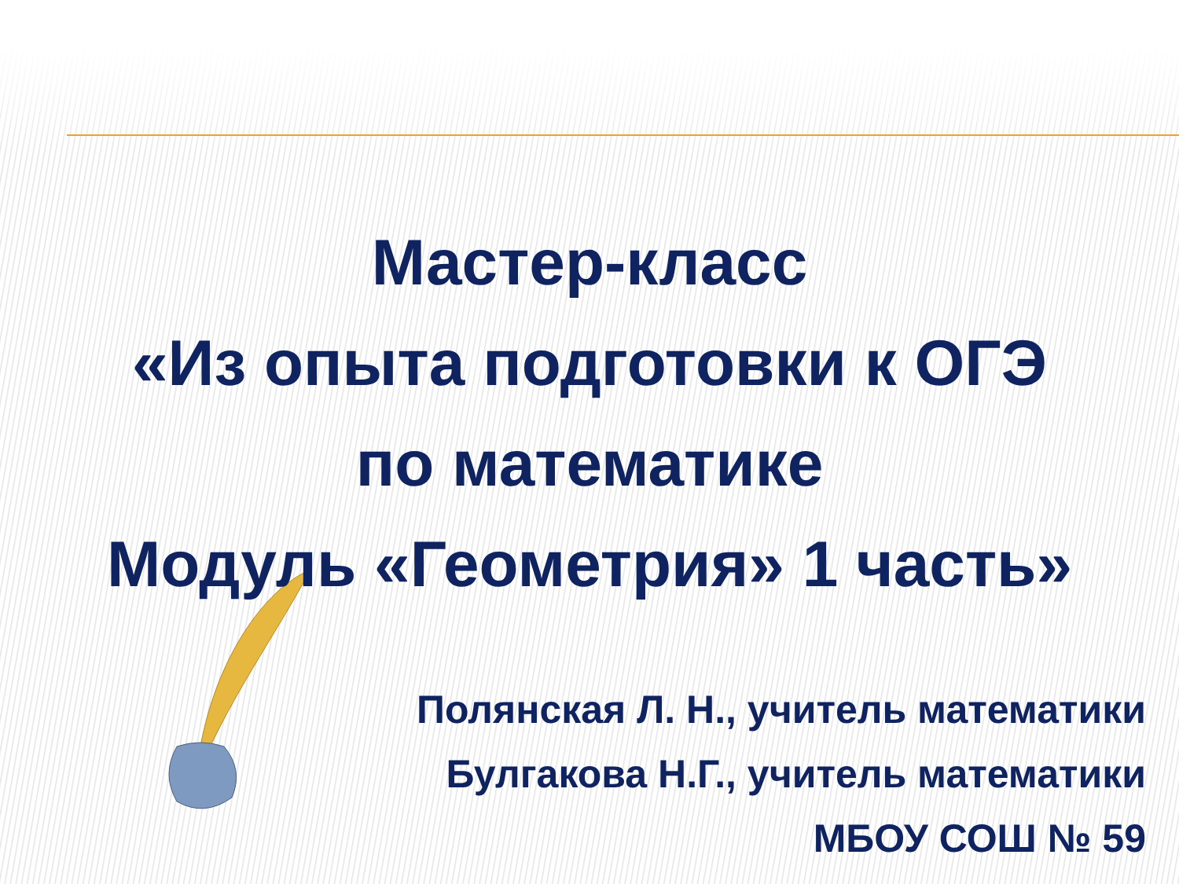Мастер-класс
«Из опыта подготовки к ОГЭ
по математике
Модуль «Геометрия» 1 часть»
Полянская Л. Н., учитель математики
Булгакова Н.Г., учитель математики
МБОУ СОШ № 59